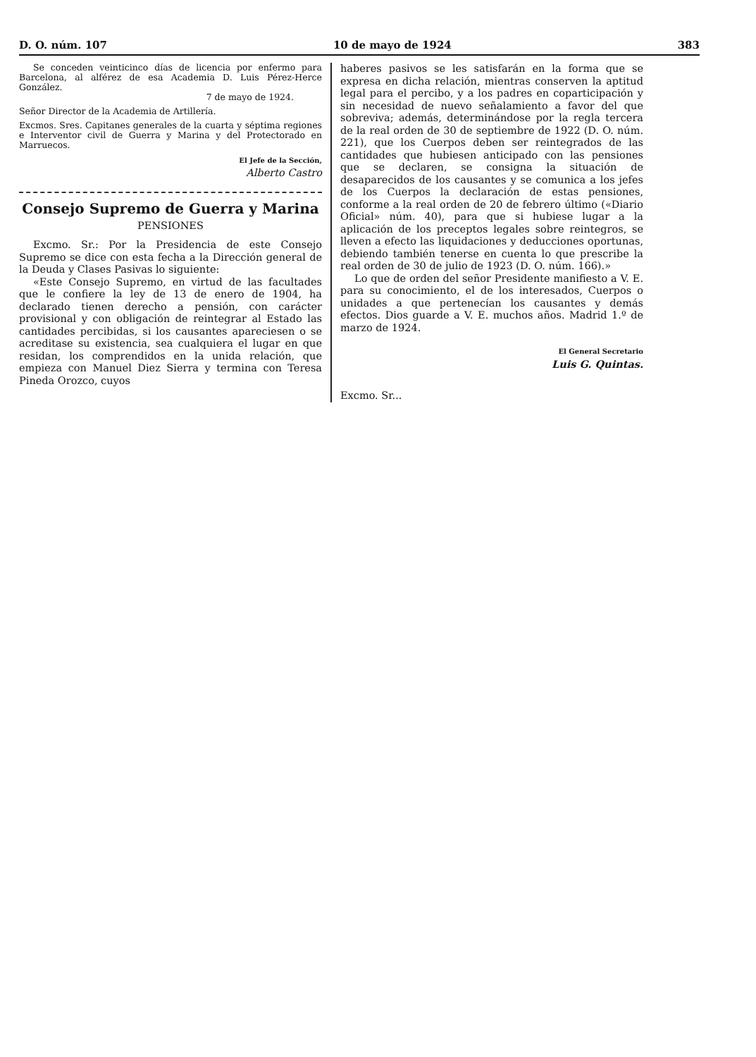D. O. núm. 107 10 de mayo de 1924 383
Se conceden veinticinco días de licencia por enfermo para Barcelona, al alférez de esa Academia D. Luis Pérez-Herce González.
7 de mayo de 1924.
Señor Director de la Academia de Artillería.
Excmos. Sres. Capitanes generales de la cuarta y séptima regiones e Interventor civil de Guerra y Marina y del Protectorado en Marruecos.
El Jefe de la Sección,
Alberto Castro
Consejo Supremo de Guerra y Marina
PENSIONES
Excmo. Sr.: Por la Presidencia de este Consejo Supremo se dice con esta fecha a la Dirección general de la Deuda y Clases Pasivas lo siguiente:
«Este Consejo Supremo, en virtud de las facultades que le confiere la ley de 13 de enero de 1904, ha declarado tienen derecho a pensión, con carácter provisional y con obligación de reintegrar al Estado las cantidades percibidas, si los causantes apareciesen o se acreditase su existencia, sea cualquiera el lugar en que residan, los comprendidos en la unida relación, que empieza con Manuel Diez Sierra y termina con Teresa Pineda Orozco, cuyos
haberes pasivos se les satisfarán en la forma que se expresa en dicha relación, mientras conserven la aptitud legal para el percibo, y a los padres en coparticipación y sin necesidad de nuevo señalamiento a favor del que sobreviva; además, determinándose por la regla tercera de la real orden de 30 de septiembre de 1922 (D. O. núm. 221), que los Cuerpos deben ser reintegrados de las cantidades que hubiesen anticipado con las pensiones que se declaren, se consigna la situación de desaparecidos de los causantes y se comunica a los jefes de los Cuerpos la declaración de estas pensiones, conforme a la real orden de 20 de febrero último («Diario Oficial» núm. 40), para que si hubiese lugar a la aplicación de los preceptos legales sobre reintegros, se lleven a efecto las liquidaciones y deducciones oportunas, debiendo también tenerse en cuenta lo que prescribe la real orden de 30 de julio de 1923 (D. O. núm. 166).»
Lo que de orden del señor Presidente manifiesto a V. E. para su conocimiento, el de los interesados, Cuerpos o unidades a que pertenecían los causantes y demás efectos. Dios guarde a V. E. muchos años. Madrid 1.º de marzo de 1924.
El General Secretario
Luis G. Quintas.
Excmo. Sr...